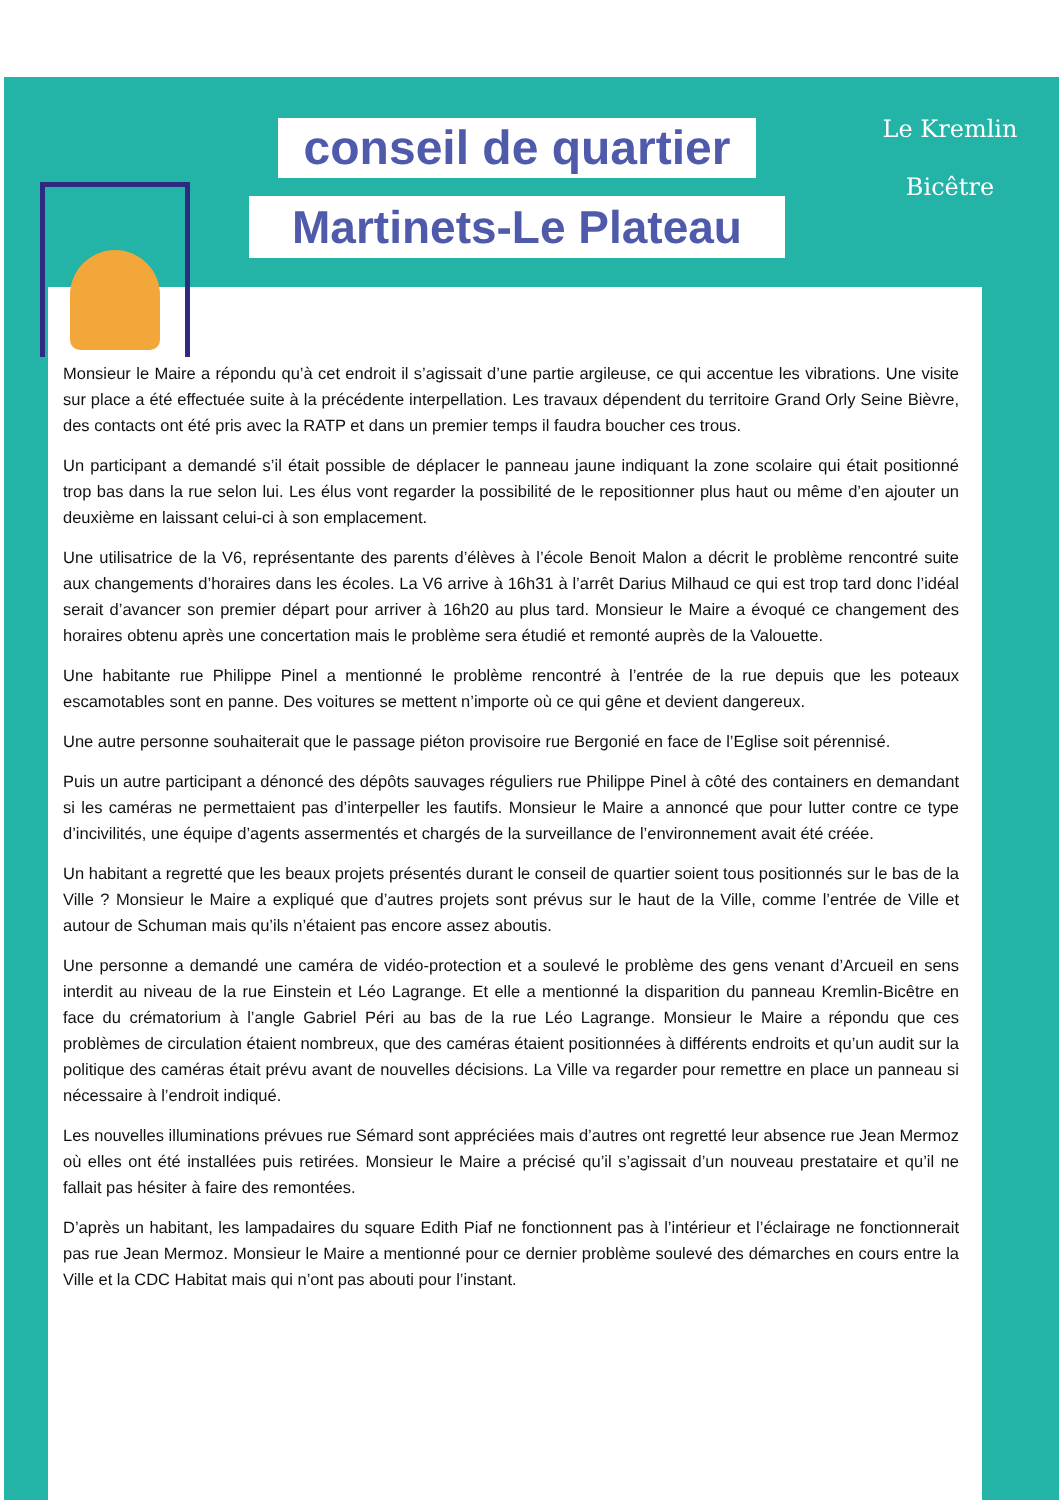conseil de quartier
Martinets-Le Plateau
Le Kremlin
Bicêtre
Monsieur le Maire a répondu qu’à cet endroit il s’agissait d’une partie argileuse, ce qui accentue les vibrations. Une visite sur place a été effectuée suite à la précédente interpellation. Les travaux dépendent du territoire Grand Orly Seine Bièvre, des contacts ont été pris avec la RATP et dans un premier temps il faudra boucher ces trous.
Un participant a demandé s’il était possible de déplacer le panneau jaune indiquant la zone scolaire qui était positionné trop bas dans la rue selon lui. Les élus vont regarder la possibilité de le repositionner plus haut ou même d’en ajouter un deuxième en laissant celui-ci à son emplacement.
Une utilisatrice de la V6, représentante des parents d’élèves à l’école Benoit Malon a décrit le problème rencontré suite aux changements d’horaires dans les écoles. La V6 arrive à 16h31 à l’arrêt Darius Milhaud ce qui est trop tard donc l’idéal serait d’avancer son premier départ pour arriver à 16h20 au plus tard. Monsieur le Maire a évoqué ce changement des horaires obtenu après une concertation mais le problème sera étudié et remonté auprès de la Valouette.
Une habitante rue Philippe Pinel a mentionné le problème rencontré à l’entrée de la rue depuis que les poteaux escamotables sont en panne. Des voitures se mettent n’importe où ce qui gêne et devient dangereux.
Une autre personne souhaiterait que le passage piéton provisoire rue Bergonié en face de l’Eglise soit pérennisé.
Puis un autre participant a dénoncé des dépôts sauvages réguliers rue Philippe Pinel à côté des containers en demandant si les caméras ne permettaient pas d’interpeller les fautifs. Monsieur le Maire a annoncé que pour lutter contre ce type d’incivilités, une équipe d’agents assermentés et chargés de la surveillance de l’environnement avait été créée.
Un habitant a regretté que les beaux projets présentés durant le conseil de quartier soient tous positionnés sur le bas de la Ville ? Monsieur le Maire a expliqué que d’autres projets sont prévus sur le haut de la Ville, comme l’entrée de Ville et autour de Schuman mais qu’ils n’étaient pas encore assez aboutis.
Une personne a demandé une caméra de vidéo-protection et a soulevé le problème des gens venant d’Arcueil en sens interdit au niveau de la rue Einstein et Léo Lagrange. Et elle a mentionné la disparition du panneau Kremlin-Bicêtre en face du crématorium à l’angle Gabriel Péri au bas de la rue Léo Lagrange. Monsieur le Maire a répondu que ces problèmes de circulation étaient nombreux, que des caméras étaient positionnées à différents endroits et qu’un audit sur la politique des caméras était prévu avant de nouvelles décisions. La Ville va regarder pour remettre en place un panneau si nécessaire à l’endroit indiqué.
Les nouvelles illuminations prévues rue Sémard sont appréciées mais d’autres ont regretté leur absence rue Jean Mermoz où elles ont été installées puis retirées. Monsieur le Maire a précisé qu’il s’agissait d’un nouveau prestataire et qu’il ne fallait pas hésiter à faire des remontées.
D’après un habitant, les lampadaires du square Edith Piaf ne fonctionnent pas à l’intérieur et l’éclairage ne fonctionnerait pas rue Jean Mermoz. Monsieur le Maire a mentionné pour ce dernier problème soulevé des démarches en cours entre la Ville et la CDC Habitat mais qui n’ont pas abouti pour l’instant.